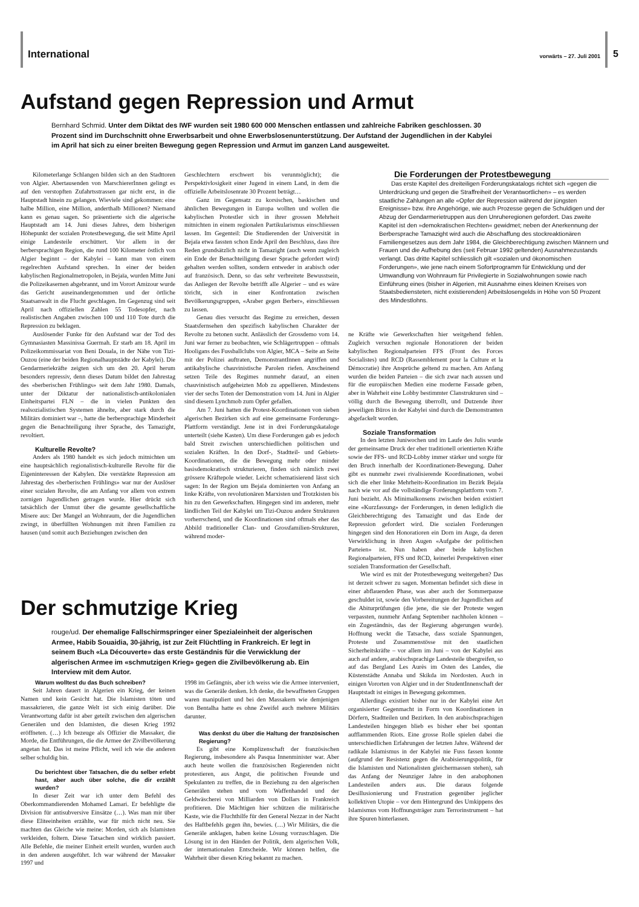International vorwärts – 27. Juli 2001 5
Aufstand gegen Repression und Armut
Bernhard Schmid. Unter dem Diktat des IWF wurden seit 1980 600 000 Menschen entlassen und zahlreiche Fabriken geschlossen. 30 Prozent sind im Durchschnitt ohne Erwerbsarbeit und ohne Erwerbslosenunterstützung. Der Aufstand der Jugendlichen in der Kabylei im April hat sich zu einer breiten Bewegung gegen Repression und Armut im ganzen Land ausgeweitet.
Kilometerlange Schlangen bilden sich an den Stadttoren von Algier. Abertausenden von MarschiererInnen gelingt es auf den verstopften Zufahrtsstrassen gar nicht erst, in die Hauptstadt hinein zu gelangen. Wieviele sind gekommen: eine halbe Million, eine Million, anderthalb Millionen? Niemand kann es genau sagen. So präsentierte sich die algerische Hauptstadt am 14. Juni dieses Jahres, dem bisherigen Höhepunkt der sozialen Protestbewegung, die seit Mitte April einige Landesteile erschüttert. Vor allem in der berbersprachigen Region, die rund 100 Kilometer östlich von Algier beginnt – der Kabylei – kann man von einem regelrechten Aufstand sprechen. In einer der beiden kabylischen Regionalmetropolen, in Bejaïa, wurden Mitte Juni die Polizeikasernen abgebrannt, und im Vorort Amizour wurde das Gericht auseinandergenommen und der örtliche Staatsanwalt in die Flucht geschlagen. Im Gegenzug sind seit April nach offiziellen Zahlen 55 Todesopfer, nach realistischen Angaben zwischen 100 und 110 Tote durch die Repression zu beklagen.
Auslösender Funke für den Aufstand war der Tod des Gymnasiasten Massinissa Guermah. Er starb am 18. April im Polizeikommissariat von Beni Douala, in der Nähe von Tizi-Ouzou (eine der beiden Regionalhauptstädte der Kabylei). Die Gendarmeriekräfte zeigten sich um den 20. April herum besonders repressiv, denn dieses Datum bildet den Jahrestag des «berberischen Frühlings» seit dem Jahr 1980. Damals, unter der Diktatur der nationalistisch-antikolonialen Einheitspartei FLN – die in vielen Punkten den realsozialistischen Systemen ähnelte, aber stark durch die Militärs dominiert war –, hatte die berbersprachige Minderheit gegen die Benachteiligung ihrer Sprache, des Tamazight, revoltiert.
Kulturelle Revolte?
Anders als 1980 handelt es sich jedoch mitnichten um eine hauptsächlich regionalistisch-kulturelle Revolte für die Eigeninteressen der Kabylen. Die verstärkte Repression am Jahrestag des «berberischen Frühlings» war nur der Auslöser einer sozialen Revolte, die am Anfang vor allem von extrem zornigen Jugendlichen getragen wurde. Hier drückt sich tatsächlich der Unmut über die gesamte gesellschaftliche Misere aus: Der Mangel an Wohnraum, der die Jugendlichen zwingt, in überfüllten Wohnungen mit ihren Familien zu hausen (und somit auch Beziehungen zwischen den
Geschlechtern erschwert bis verunmöglicht); die Perspektivlosigkeit einer Jugend in einem Land, in dem die offizielle Arbeitslosenrate 30 Prozent beträgt…
Ganz im Gegensatz zu korsischen, baskischen und ähnlichen Bewegungen in Europa wollten und wollen die kabylischen Protestler sich in ihrer grossen Mehrheit mitnichten in einem regionalen Partikularismus einschliessen lassen. Im Gegenteil: Die Studierenden der Universität in Bejaïa etwa fassten schon Ende April den Beschluss, dass ihre Reden grundsätzlich nicht in Tamazight (auch wenn zugleich ein Ende der Benachteiligung dieser Sprache gefordert wird) gehalten werden sollten, sondern entweder in arabisch oder auf französisch. Denn, so das sehr verbreitete Bewusstsein, das Anliegen der Revolte betrifft alle Algerier – und es wäre töricht, sich in einer Konfrontation zwischen Bevölkerungsgruppen, «Araber gegen Berber», einschliessen zu lassen.
Genau dies versucht das Regime zu erreichen, dessen Staatsfernsehen den spezifisch kabylischen Charakter der Revolte zu betonen sucht. Anlässlich der Grossdemo vom 14. Juni war ferner zu beobachten, wie Schlägertruppen – oftmals Hooligans des Fussballclubs von Algier, MCA – Seite an Seite mit der Polizei auftraten, DemonstrantInnen angriffen und antikabylische chauvinistische Parolen riefen. Anscheinend setzen Teile des Regimes nunmehr darauf, an einen chauvinistisch aufgeheizten Mob zu appellieren. Mindestens vier der sechs Toten der Demonstration vom 14. Juni in Algier sind diesem Lynchmob zum Opfer gefallen.
Am 7. Juni hatten die Protest-Koordinationen von sieben algerischen Bezirken sich auf eine gemeinsame Forderungs-Plattform verständigt. Jene ist in drei Forderungskataloge unterteilt (siehe Kasten). Um diese Forderungen gab es jedoch bald Streit zwischen unterschiedlichen politischen und sozialen Kräften. In den Dorf-, Stadtteil- und Gebiets-Koordinationen, die die Bewegung mehr oder minder basisdemokratisch strukturieren, finden sich nämlich zwei grössere Kräftepole wieder. Leicht schematisierend lässt sich sagen: In der Region um Bejaïa dominierten von Anfang an linke Kräfte, von revolutionären Marxisten und Trotzkisten bis hin zu den Gewerkschaften. Hingegen sind im anderen, mehr ländlichen Teil der Kabylei um Tizi-Ouzou andere Strukturen vorherrschend, und die Koordinationen sind oftmals eher das Abbild traditioneller Clan- und Grossfamilien-Strukturen, während moder-
Die Forderungen der Protestbewegung
Das erste Kapitel des dreiteiligen Forderungskatalogs richtet sich «gegen die Unterdrückung und gegen die Straffreiheit der Verantwortlichen» – es werden staatliche Zahlungen an alle «Opfer der Repression während der jüngsten Ereignisse» bzw. ihre Angehörige, wie auch Prozesse gegen die Schuldigen und der Abzug der Gendarmerietruppen aus den Unruheregionen gefordert. Das zweite Kapitel ist den »demokratischen Rechten« gewidmet; neben der Anerkennung der Berbersprache Tamazight wird auch die Abschaffung des stockreaktionären Familiengesetzes aus dem Jahr 1984, die Gleichberechtigung zwischen Männern und Frauen und die Aufhebung des (seit Februar 1992 geltenden) Ausnahmezustands verlangt. Das dritte Kapitel schliesslich gilt «sozialen und ökonomischen Forderungen», wie jene nach einem Sofortprogramm für Entwicklung und der Umwandlung von Wohnraum für Privilegierte in Sozialwohnungen sowie nach Einführung eines (bisher in Algerien, mit Ausnahme eines kleinen Kreises von Staatsbediensteten, nicht existierenden) Arbeitslosengelds in Höhe von 50 Prozent des Mindestlohns.
ne Kräfte wie Gewerkschaften hier weitgehend fehlen. Zugleich versuchen regionale Honoratioren der beiden kabylischen Regionalparteien FFS (Front des Forces Socialistes) und RCD (Rassemblement pour la Culture et la Démocratie) ihre Ansprüche geltend zu machen. Am Anfang wurden die beiden Parteien – die sich zwar nach aussen und für die europäischen Medien eine moderne Fassade geben, aber in Wahrheit eine Lobby bestimmter Clanstrukturen sind – völlig durch die Bewegung überrollt, und Dutzende ihrer jeweiligen Büros in der Kabylei sind durch die Demonstranten abgefackelt worden.
Soziale Transformation
In den letzten Juniwochen und im Laufe des Julis wurde der gemeinsame Druck der eher traditionell orientierten Kräfte sowie der FFS- und RCD-Lobby immer stärker und sorgte für den Bruch innerhalb der Koordinationen-Bewegung. Daher gibt es nunmehr zwei rivalisierende Koordinationen, wobei sich die eher linke Mehrheits-Koordination im Bezirk Bejaïa nach wie vor auf die vollständige Forderungsplattform vom 7. Juni bezieht. Als Minimalkonsens zwischen beiden existiert eine «Kurzfassung» der Forderungen, in denen lediglich die Gleichberechtigung des Tamazight und das Ende der Repression gefordert wird. Die sozialen Forderungen hingegen sind den Honoratioren ein Dorn im Auge, da deren Verwirklichung in ihren Augen «Aufgabe der politischen Parteien» ist. Nun haben aber beide kabylischen Regionalparteien, FFS und RCD, keinerlei Perspektiven einer sozialen Transformation der Gesellschaft.
Wie wird es mit der Protestbewegung weitergehen? Das ist derzeit schwer zu sagen. Momentan befindet sich diese in einer abflauenden Phase, was aber auch der Sommerpause geschuldet ist, sowie den Vorbereitungen der Jugendlichen auf die Abiturprüfungen (die jene, die sie der Proteste wegen verpassten, nunmehr Anfang September nachholen können – ein Zugeständnis, das der Regierung abgerungen wurde). Hoffnung weckt die Tatsache, dass soziale Spannungen, Proteste und Zusammenstösse mit den staatlichen Sicherheitskräfte – vor allem im Juni – von der Kabylei aus auch auf andere, arabischsprachige Landesteile übergreifen, so auf das Bergland Les Aurès im Osten des Landes, die Küstenstädte Annaba und Skikda im Nordosten. Auch in einigen Vororten von Algier und in der StudentInnenschaft der Hauptstadt ist einiges in Bewegung gekommen.
Allerdings existiert bisher nur in der Kabylei eine Art organisierter Gegenmacht in Form von Koordinationen in Dörfern, Stadtteilen und Bezirken. In den arabischsprachigen Landesteilen hingegen blieb es bisher eher bei spontan aufflammenden Riots. Eine grosse Rolle spielen dabei die unterschiedlichen Erfahrungen der letzten Jahre. Während der radikale Islamismus in der Kabylei nie Fuss fassen konnte (aufgrund der Resistenz gegen die Arabisierungspolitik, für die Islamisten und Nationalisten gleichermassen stehen), sah das Anfang der Neunziger Jahre in den arabophonen Landesteilen anders aus. Die daraus folgende Desillusionierung und Frustration gegenüber jeglicher kollektiven Utopie – vor dem Hintergrund des Umkippens des Islamismus vom Hoffnungsträger zum Terrorinstrument – hat ihre Spuren hinterlassen.
Der schmutzige Krieg
rouge/ud. Der ehemalige Fallschirmspringer einer Spezialeinheit der algerischen Armee, Habib Souaidia, 30-jährig, ist zur Zeit Flüchtling in Frankreich. Er legt in seinem Buch «La Découverte» das erste Geständnis für die Verwicklung der algerischen Armee im «schmutzigen Krieg» gegen die Zivilbevölkerung ab. Ein Interview mit dem Autor.
Warum wolltest du das Buch schreiben?
Seit Jahren dauert in Algerien ein Krieg, der keinen Namen und kein Gesicht hat. Die Islamisten töten und massakrieren, die ganze Welt ist sich einig darüber. Die Verantwortung dafür ist aber geteilt zwischen den algerischen Generälen und den Islamisten, die diesen Krieg 1992 eröffneten. (…) Ich bezeuge als Offizier die Massaker, die Morde, die Entführungen, die die Armee der Zivilbevölkerung angetan hat. Das ist meine Pflicht, weil ich wie die anderen selber schuldig bin.
Du berichtest über Tatsachen, die du selber erlebt hast, aber auch über solche, die dir erzählt wurden?
In dieser Zeit war ich unter dem Befehl des Oberkommandierenden Mohamed Lamari. Er befehligte die Division für antisubversive Einsätze (…). Was man mir über diese Eliteeinheiten erzählte, war für mich nicht neu. Sie machten das Gleiche wie meine: Morden, sich als Islamisten verkleiden, foltern. Diese Tatsachen sind wirklich passiert. Alle Befehle, die meiner Einheit erteilt wurden, wurden auch in den anderen ausgeführt. Ich war während der Massaker 1997 und
1998 im Gefängnis, aber ich weiss wie die Armee interveniert, was die Generäle denken. Ich denke, die bewaffneten Gruppen waren manipuliert und bei den Massakern wie demjenigen von Bentalha hatte es ohne Zweifel auch mehrere Militärs darunter.
Was denkst du über die Haltung der französischen Regierung?
Es gibt eine Komplizenschaft der französischen Regierung, insbesondere als Pasqua Innenminister war. Aber auch heute wollen die französischen Regierenden nicht protestieren, aus Angst, die politischen Freunde und Spekulanten zu treffen, die in Beziehung zu den algerischen Generälen stehen und vom Waffenhandel und der Geldwäscherei von Milliarden von Dollars in Frankreich profitieren. Die Mächtigen hier schützen die militärische Kaste, wie die Fluchthilfe für den General Nezzar in der Nacht des Haftbefehls gegen ihn, bewies. (…) Wir Militärs, die die Generäle anklagen, haben keine Lösung vorzuschlagen. Die Lösung ist in den Händen der Politik, dem algerischen Volk, der internationalen Entscheide. Wir können helfen, die Wahrheit über diesen Krieg bekannt zu machen.